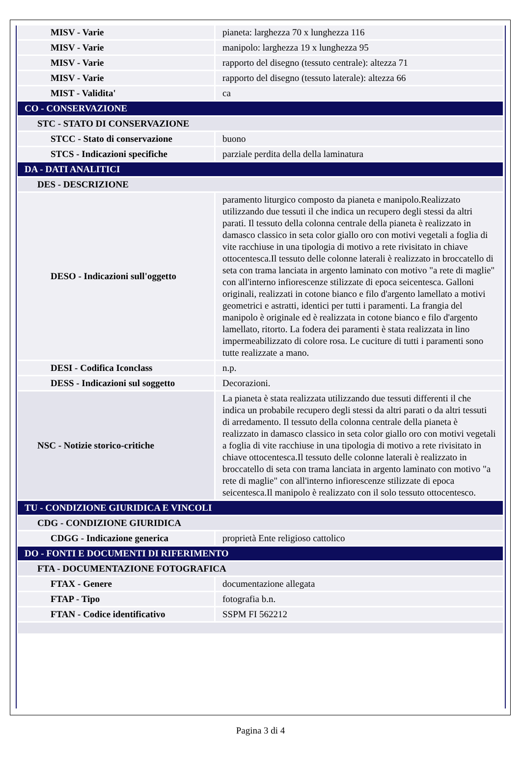| MISV - Varie | pianeta: larghezza 70 x lunghezza 116 |
| MISV - Varie | manipolo: larghezza 19 x lunghezza 95 |
| MISV - Varie | rapporto del disegno (tessuto centrale): altezza 71 |
| MISV - Varie | rapporto del disegno (tessuto laterale): altezza 66 |
| MIST - Validita' | ca |
| CO - CONSERVAZIONE | |
| STC - STATO DI CONSERVAZIONE | |
| STCC - Stato di conservazione | buono |
| STCS - Indicazioni specifiche | parziale perdita della della laminatura |
| DA - DATI ANALITICI | |
| DES - DESCRIZIONE | |
| DESO - Indicazioni sull'oggetto | paramento liturgico composto da pianeta e manipolo.Realizzato utilizzando due tessuti il che indica un recupero degli stessi da altri parati. Il tessuto della colonna centrale della pianeta è realizzato in damasco classico in seta color giallo oro con motivi vegetali a foglia di vite racchiuse in una tipologia di motivo a rete rivisitato in chiave ottocentesca.Il tessuto delle colonne laterali è realizzato in broccatello di seta con trama lanciata in argento laminato con motivo "a rete di maglie" con all'interno infiorescenze stilizzate di epoca seicentesca. Galloni originali, realizzati in cotone bianco e filo d'argento lamellato a motivi geometrici e astratti, identici per tutti i paramenti. La frangia del manipolo è originale ed è realizzata in cotone bianco e filo d'argento lamellato, ritorto. La fodera dei paramenti è stata realizzata in lino impermeabilizzato di colore rosa. Le cuciture di tutti i paramenti sono tutte realizzate a mano. |
| DESI - Codifica Iconclass | n.p. |
| DESS - Indicazioni sul soggetto | Decorazioni. |
| NSC - Notizie storico-critiche | La pianeta è stata realizzata utilizzando due tessuti differenti il che indica un probabile recupero degli stessi da altri parati o da altri tessuti di arredamento. Il tessuto della colonna centrale della pianeta è realizzato in damasco classico in seta color giallo oro con motivi vegetali a foglia di vite racchiuse in una tipologia di motivo a rete rivisitato in chiave ottocentesca.Il tessuto delle colonne laterali è realizzato in broccatello di seta con trama lanciata in argento laminato con motivo "a rete di maglie" con all'interno infiorescenze stilizzate di epoca seicentesca.Il manipolo è realizzato con il solo tessuto ottocentesco. |
| TU - CONDIZIONE GIURIDICA E VINCOLI | |
| CDG - CONDIZIONE GIURIDICA | |
| CDGG - Indicazione generica | proprietà Ente religioso cattolico |
| DO - FONTI E DOCUMENTI DI RIFERIMENTO | |
| FTA - DOCUMENTAZIONE FOTOGRAFICA | |
| FTAX - Genere | documentazione allegata |
| FTAP - Tipo | fotografia b.n. |
| FTAN - Codice identificativo | SSPM FI 562212 |
Pagina 3 di 4